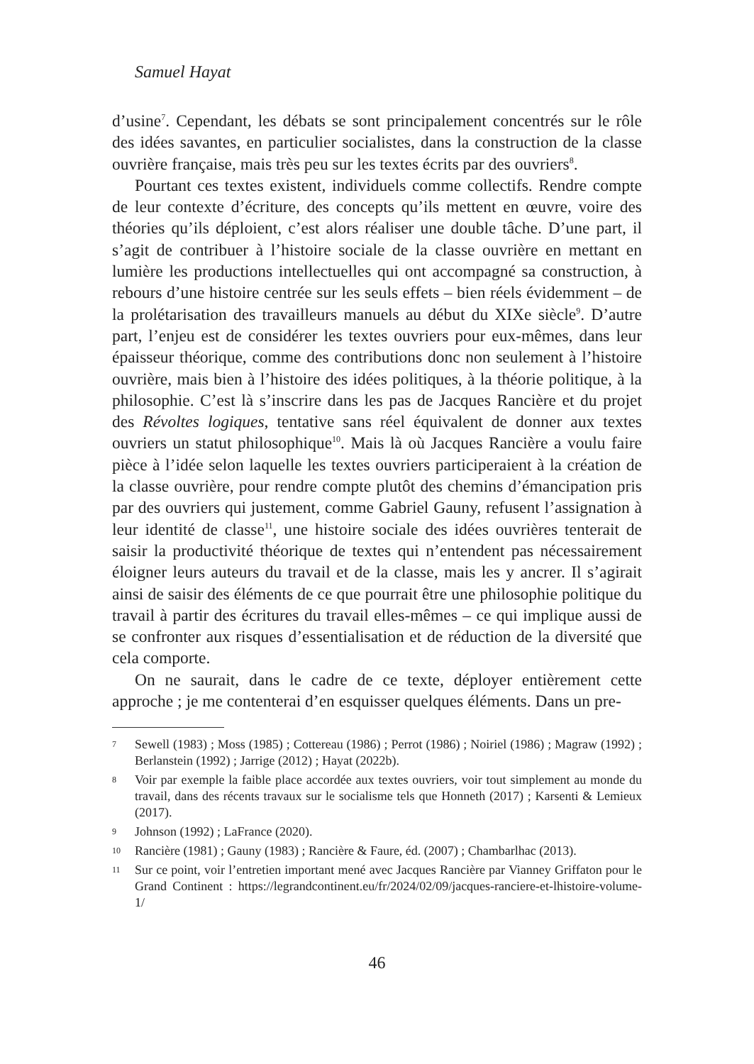Samuel Hayat
d’usine<sup>7</sup>. Cependant, les débats se sont principalement concentrés sur le rôle des idées savantes, en particulier socialistes, dans la construction de la classe ouvrière française, mais très peu sur les textes écrits par des ouvriers<sup>8</sup>.
Pourtant ces textes existent, individuels comme collectifs. Rendre compte de leur contexte d’écriture, des concepts qu’ils mettent en œuvre, voire des théories qu’ils déploient, c’est alors réaliser une double tâche. D’une part, il s’agit de contribuer à l’histoire sociale de la classe ouvrière en mettant en lumière les productions intellectuelles qui ont accompagné sa construction, à rebours d’une histoire centrée sur les seuls effets – bien réels évidemment – de la prolétarisation des travailleurs manuels au début du XIXe siècle<sup>9</sup>. D’autre part, l’enjeu est de considérer les textes ouvriers pour eux-mêmes, dans leur épaisseur théorique, comme des contributions donc non seulement à l’histoire ouvrière, mais bien à l’histoire des idées politiques, à la théorie politique, à la philosophie. C’est là s’inscrire dans les pas de Jacques Rancière et du projet des Révoltes logiques, tentative sans réel équivalent de donner aux textes ouvriers un statut philosophique<sup>10</sup>. Mais là où Jacques Rancière a voulu faire pièce à l’idée selon laquelle les textes ouvriers participeraient à la création de la classe ouvrière, pour rendre compte plutôt des chemins d’émancipation pris par des ouvriers qui justement, comme Gabriel Gauny, refusent l’assignation à leur identité de classe<sup>11</sup>, une histoire sociale des idées ouvrières tenterait de saisir la productivité théorique de textes qui n’entendent pas nécessairement éloigner leurs auteurs du travail et de la classe, mais les y ancrer. Il s’agirait ainsi de saisir des éléments de ce que pourrait être une philosophie politique du travail à partir des écritures du travail elles-mêmes – ce qui implique aussi de se confronter aux risques d’essentialisation et de réduction de la diversité que cela comporte.
On ne saurait, dans le cadre de ce texte, déployer entièrement cette approche ; je me contenterai d’en esquisser quelques éléments. Dans un pre-
7 Sewell (1983) ; Moss (1985) ; Cottereau (1986) ; Perrot (1986) ; Noiriel (1986) ; Magraw (1992) ; Berlanstein (1992) ; Jarrige (2012) ; Hayat (2022b).
8 Voir par exemple la faible place accordée aux textes ouvriers, voir tout simplement au monde du travail, dans des récents travaux sur le socialisme tels que Honneth (2017) ; Karsenti & Lemieux (2017).
9 Johnson (1992) ; LaFrance (2020).
10 Rancière (1981) ; Gauny (1983) ; Rancière & Faure, éd. (2007) ; Chambarlhac (2013).
11 Sur ce point, voir l’entretien important mené avec Jacques Rancière par Vianney Griffaton pour le Grand Continent : https://legrandcontinent.eu/fr/2024/02/09/jacques-ranciere-et-lhistoire-volume-1/
46